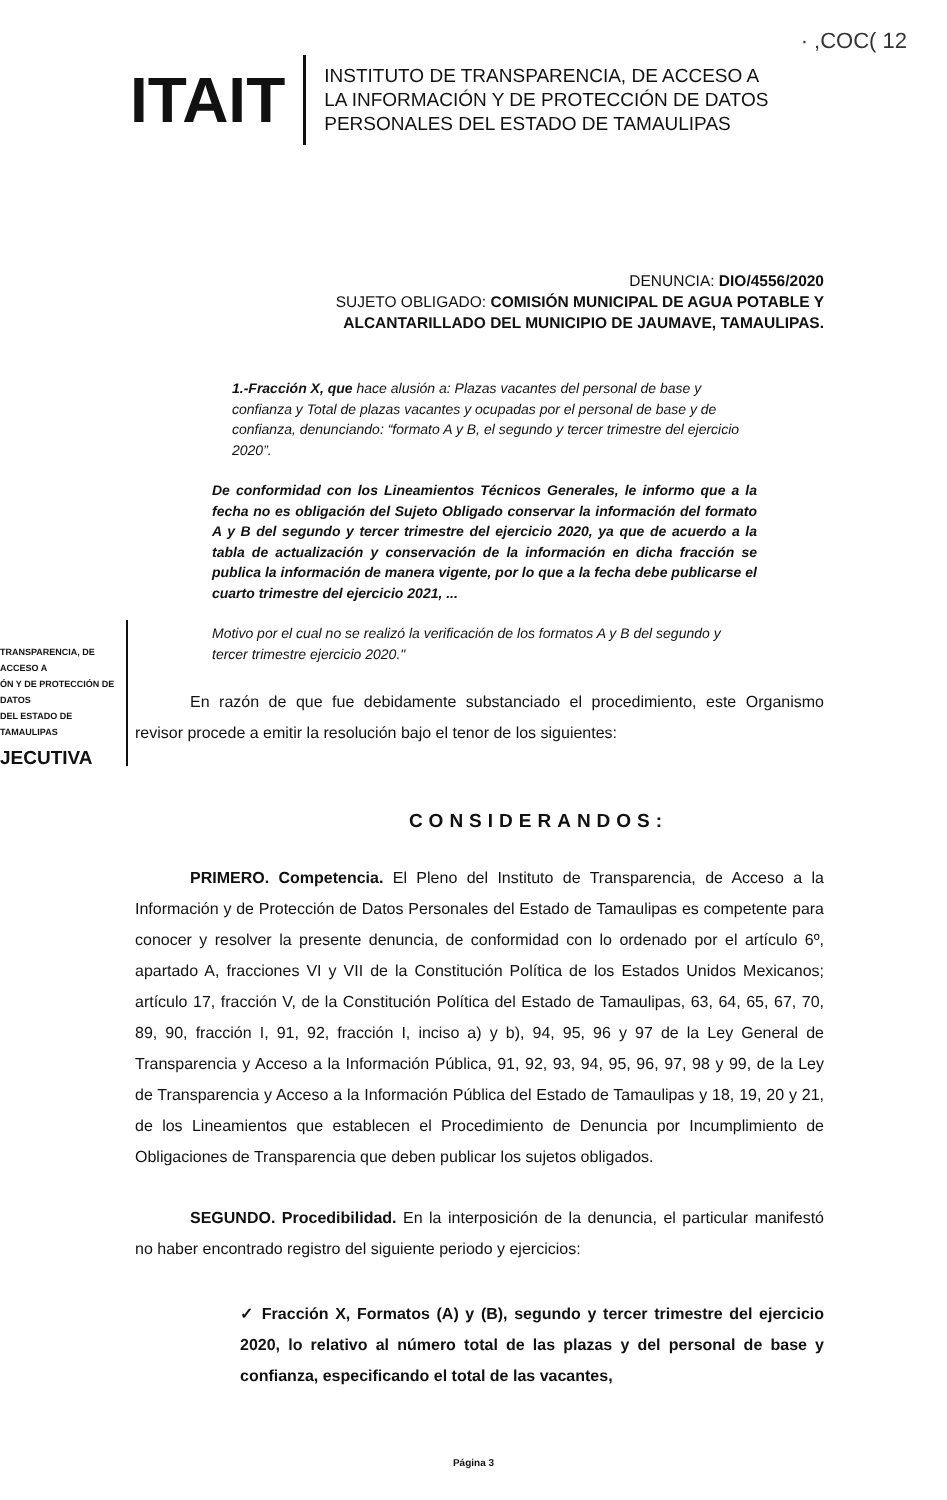· ,COC( 12
ITAIT
INSTITUTO DE TRANSPARENCIA, DE ACCESO A
LA INFORMACIÓN Y DE PROTECCIÓN DE DATOS
PERSONALES DEL ESTADO DE TAMAULIPAS
DENUNCIA: DIO/4556/2020
SUJETO OBLIGADO: COMISIÓN MUNICIPAL DE AGUA POTABLE Y
ALCANTARILLADO DEL MUNICIPIO DE JAUMAVE, TAMAULIPAS.
1.-Fracción X, que hace alusión a: Plazas vacantes del personal de base y confianza y Total de plazas vacantes y ocupadas por el personal de base y de confianza, denunciando: “formato A y B, el segundo y tercer trimestre del ejercicio 2020”.
De conformidad con los Lineamientos Técnicos Generales, le informo que a la fecha no es obligación del Sujeto Obligado conservar la información del formato A y B del segundo y tercer trimestre del ejercicio 2020, ya que de acuerdo a la tabla de actualización y conservación de la información en dicha fracción se publica la información de manera vigente, por lo que a la fecha debe publicarse el cuarto trimestre del ejercicio 2021, ...
Motivo por el cual no se realizó la verificación de los formatos A y B del segundo y tercer trimestre ejercicio 2020."
TRANSPARENCIA, DE ACCESO A
ÓN Y DE PROTECCIÓN DE DATOS
DEL ESTADO DE TAMAULIPAS
JECUTIVA
En razón de que fue debidamente substanciado el procedimiento, este Organismo revisor procede a emitir la resolución bajo el tenor de los siguientes:
CONSIDERANDOS:
PRIMERO. Competencia. El Pleno del Instituto de Transparencia, de Acceso a la Información y de Protección de Datos Personales del Estado de Tamaulipas es competente para conocer y resolver la presente denuncia, de conformidad con lo ordenado por el artículo 6º, apartado A, fracciones VI y VII de la Constitución Política de los Estados Unidos Mexicanos; artículo 17, fracción V, de la Constitución Política del Estado de Tamaulipas, 63, 64, 65, 67, 70, 89, 90, fracción I, 91, 92, fracción I, inciso a) y b), 94, 95, 96 y 97 de la Ley General de Transparencia y Acceso a la Información Pública, 91, 92, 93, 94, 95, 96, 97, 98 y 99, de la Ley de Transparencia y Acceso a la Información Pública del Estado de Tamaulipas y 18, 19, 20 y 21, de los Lineamientos que establecen el Procedimiento de Denuncia por Incumplimiento de Obligaciones de Transparencia que deben publicar los sujetos obligados.
SEGUNDO. Procedibilidad. En la interposición de la denuncia, el particular manifestó no haber encontrado registro del siguiente periodo y ejercicios:
✓ Fracción X, Formatos (A) y (B), segundo y tercer trimestre del ejercicio 2020, lo relativo al número total de las plazas y del personal de base y confianza, especificando el total de las vacantes,
Página 3